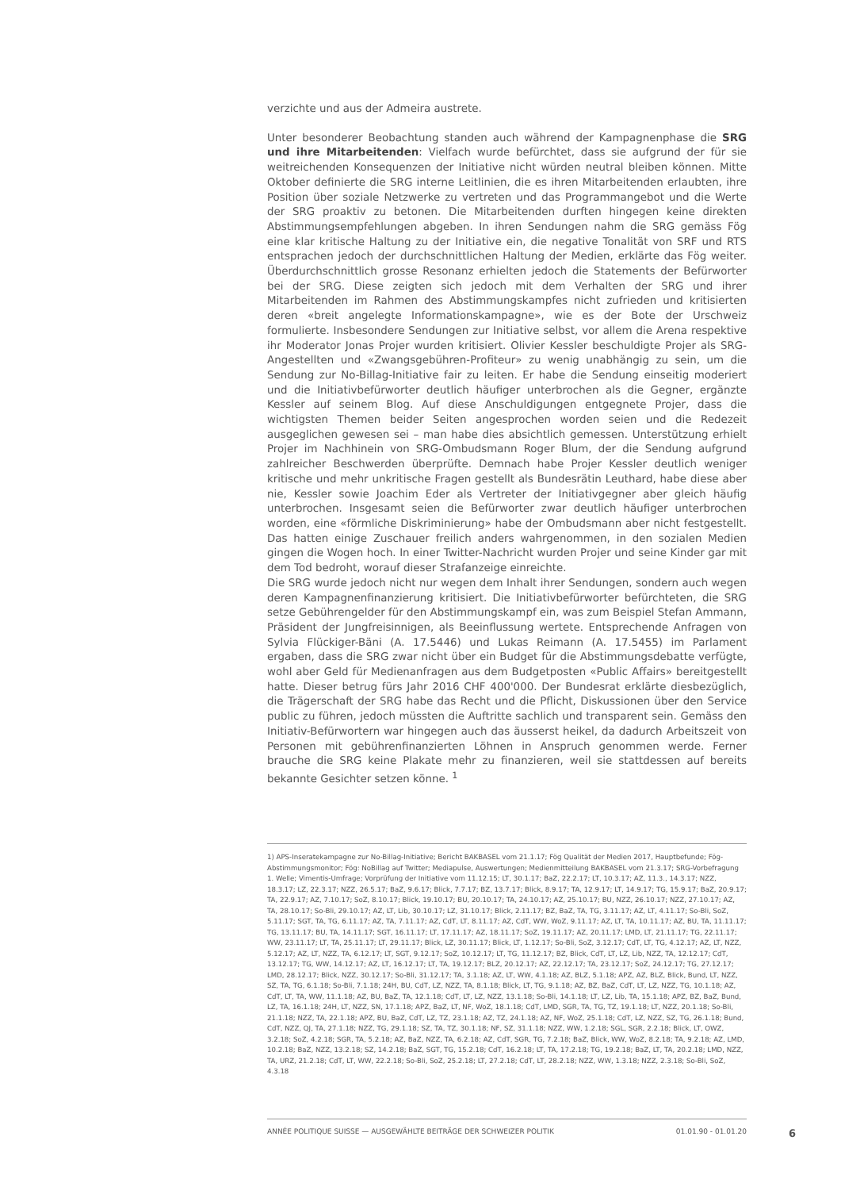verzichte und aus der Admeira austrete.
Unter besonderer Beobachtung standen auch während der Kampagnenphase die SRG und ihre Mitarbeitenden: Vielfach wurde befürchtet, dass sie aufgrund der für sie weitreichenden Konsequenzen der Initiative nicht würden neutral bleiben können. Mitte Oktober definierte die SRG interne Leitlinien, die es ihren Mitarbeitenden erlaubten, ihre Position über soziale Netzwerke zu vertreten und das Programmangebot und die Werte der SRG proaktiv zu betonen. Die Mitarbeitenden durften hingegen keine direkten Abstimmungsempfehlungen abgeben. In ihren Sendungen nahm die SRG gemäss Fög eine klar kritische Haltung zu der Initiative ein, die negative Tonalität von SRF und RTS entsprachen jedoch der durchschnittlichen Haltung der Medien, erklärte das Fög weiter. Überdurchschnittlich grosse Resonanz erhielten jedoch die Statements der Befürworter bei der SRG. Diese zeigten sich jedoch mit dem Verhalten der SRG und ihrer Mitarbeitenden im Rahmen des Abstimmungskampfes nicht zufrieden und kritisierten deren «breit angelegte Informationskampagne», wie es der Bote der Urschweiz formulierte. Insbesondere Sendungen zur Initiative selbst, vor allem die Arena respektive ihr Moderator Jonas Projer wurden kritisiert. Olivier Kessler beschuldigte Projer als SRG-Angestellten und «Zwangsgebühren-Profiteur» zu wenig unabhängig zu sein, um die Sendung zur No-Billag-Initiative fair zu leiten. Er habe die Sendung einseitig moderiert und die Initiativbefürworter deutlich häufiger unterbrochen als die Gegner, ergänzte Kessler auf seinem Blog. Auf diese Anschuldigungen entgegnete Projer, dass die wichtigsten Themen beider Seiten angesprochen worden seien und die Redezeit ausgeglichen gewesen sei – man habe dies absichtlich gemessen. Unterstützung erhielt Projer im Nachhinein von SRG-Ombudsmann Roger Blum, der die Sendung aufgrund zahlreicher Beschwerden überprüfte. Demnach habe Projer Kessler deutlich weniger kritische und mehr unkritische Fragen gestellt als Bundesrätin Leuthard, habe diese aber nie, Kessler sowie Joachim Eder als Vertreter der Initiativgegner aber gleich häufig unterbrochen. Insgesamt seien die Befürworter zwar deutlich häufiger unterbrochen worden, eine «förmliche Diskriminierung» habe der Ombudsmann aber nicht festgestellt. Das hatten einige Zuschauer freilich anders wahrgenommen, in den sozialen Medien gingen die Wogen hoch. In einer Twitter-Nachricht wurden Projer und seine Kinder gar mit dem Tod bedroht, worauf dieser Strafanzeige einreichte.
Die SRG wurde jedoch nicht nur wegen dem Inhalt ihrer Sendungen, sondern auch wegen deren Kampagnenfinanzierung kritisiert. Die Initiativbefürworter befürchteten, die SRG setze Gebührengelder für den Abstimmungskampf ein, was zum Beispiel Stefan Ammann, Präsident der Jungfreisinnigen, als Beeinflussung wertete. Entsprechende Anfragen von Sylvia Flückiger-Bäni (A. 17.5446) und Lukas Reimann (A. 17.5455) im Parlament ergaben, dass die SRG zwar nicht über ein Budget für die Abstimmungsdebatte verfügte, wohl aber Geld für Medienanfragen aus dem Budgetposten «Public Affairs» bereitgestellt hatte. Dieser betrug fürs Jahr 2016 CHF 400'000. Der Bundesrat erklärte diesbezüglich, die Trägerschaft der SRG habe das Recht und die Pflicht, Diskussionen über den Service public zu führen, jedoch müssten die Auftritte sachlich und transparent sein. Gemäss den Initiativ-Befürwortern war hingegen auch das äusserst heikel, da dadurch Arbeitszeit von Personen mit gebührenfinanzierten Löhnen in Anspruch genommen werde. Ferner brauche die SRG keine Plakate mehr zu finanzieren, weil sie stattdessen auf bereits bekannte Gesichter setzen könne. <sup>1</sup>
1) APS-Inseratekampagne zur No-Billag-Initiative; Bericht BAKBASEL vom 21.1.17; Fög Qualität der Medien 2017, Hauptbefunde; Fög-Abstimmungsmonitor; Fög: NoBillag auf Twitter; Mediapulse, Auswertungen; Medienmitteilung BAKBASEL vom 21.3.17; SRG-Vorbefragung 1. Welle; Vimentis-Umfrage; Vorprüfung der Initiative vom 11.12.15; LT, 30.1.17; BaZ, 22.2.17; LT, 10.3.17; AZ, 11.3., 14.3.17; NZZ, 18.3.17; LZ, 22.3.17; NZZ, 26.5.17; BaZ, 9.6.17; Blick, 7.7.17; BZ, 13.7.17; Blick, 8.9.17; TA, 12.9.17; LT, 14.9.17; TG, 15.9.17; BaZ, 20.9.17; TA, 22.9.17; AZ, 7.10.17; SoZ, 8.10.17; Blick, 19.10.17; BU, 20.10.17; TA, 24.10.17; AZ, 25.10.17; BU, NZZ, 26.10.17; NZZ, 27.10.17; AZ, TA, 28.10.17; So-Bli, 29.10.17; AZ, LT, Lib, 30.10.17; LZ, 31.10.17; Blick, 2.11.17; BZ, BaZ, TA, TG, 3.11.17; AZ, LT, 4.11.17; So-Bli, SoZ, 5.11.17; SGT, TA, TG, 6.11.17; AZ, TA, 7.11.17; AZ, CdT, LT, 8.11.17; AZ, CdT, WW, WoZ, 9.11.17; AZ, LT, TA, 10.11.17; AZ, BU, TA, 11.11.17; TG, 13.11.17; BU, TA, 14.11.17; SGT, 16.11.17; LT, 17.11.17; AZ, 18.11.17; SoZ, 19.11.17; AZ, 20.11.17; LMD, LT, 21.11.17; TG, 22.11.17; WW, 23.11.17; LT, TA, 25.11.17; LT, 29.11.17; Blick, LZ, 30.11.17; Blick, LT, 1.12.17; So-Bli, SoZ, 3.12.17; CdT, LT, TG, 4.12.17; AZ, LT, NZZ, 5.12.17; AZ, LT, NZZ, TA, 6.12.17; LT, SGT, 9.12.17; SoZ, 10.12.17; LT, TG, 11.12.17; BZ, Blick, CdT, LT, LZ, Lib, NZZ, TA, 12.12.17; CdT, 13.12.17; TG, WW, 14.12.17; AZ, LT, 16.12.17; LT, TA, 19.12.17; BLZ, 20.12.17; AZ, 22.12.17; TA, 23.12.17; SoZ, 24.12.17; TG, 27.12.17; LMD, 28.12.17; Blick, NZZ, 30.12.17; So-Bli, 31.12.17; TA, 3.1.18; AZ, LT, WW, 4.1.18; AZ, BLZ, 5.1.18; APZ, AZ, BLZ, Blick, Bund, LT, NZZ, SZ, TA, TG, 6.1.18; So-Bli, 7.1.18; 24H, BU, CdT, LZ, NZZ, TA, 8.1.18; Blick, LT, TG, 9.1.18; AZ, BZ, BaZ, CdT, LT, LZ, NZZ, TG, 10.1.18; AZ, CdT, LT, TA, WW, 11.1.18; AZ, BU, BaZ, TA, 12.1.18; CdT, LT, LZ, NZZ, 13.1.18; So-Bli, 14.1.18; LT, LZ, Lib, TA, 15.1.18; APZ, BZ, BaZ, Bund, LZ, TA, 16.1.18; 24H, LT, NZZ, SN, 17.1.18; APZ, BaZ, LT, NF, WoZ, 18.1.18; CdT, LMD, SGR, TA, TG, TZ, 19.1.18; LT, NZZ, 20.1.18; So-Bli, 21.1.18; NZZ, TA, 22.1.18; APZ, BU, BaZ, CdT, LZ, TZ, 23.1.18; AZ, TZ, 24.1.18; AZ, NF, WoZ, 25.1.18; CdT, LZ, NZZ, SZ, TG, 26.1.18; Bund, CdT, NZZ, QJ, TA, 27.1.18; NZZ, TG, 29.1.18; SZ, TA, TZ, 30.1.18; NF, SZ, 31.1.18; NZZ, WW, 1.2.18; SGL, SGR, 2.2.18; Blick, LT, OWZ, 3.2.18; SoZ, 4.2.18; SGR, TA, 5.2.18; AZ, BaZ, NZZ, TA, 6.2.18; AZ, CdT, SGR, TG, 7.2.18; BaZ, Blick, WW, WoZ, 8.2.18; TA, 9.2.18; AZ, LMD, 10.2.18; BaZ, NZZ, 13.2.18; SZ, 14.2.18; BaZ, SGT, TG, 15.2.18; CdT, 16.2.18; LT, TA, 17.2.18; TG, 19.2.18; BaZ, LT, TA, 20.2.18; LMD, NZZ, TA, URZ, 21.2.18; CdT, LT, WW, 22.2.18; So-Bli, SoZ, 25.2.18; LT, 27.2.18; CdT, LT, 28.2.18; NZZ, WW, 1.3.18; NZZ, 2.3.18; So-Bli, SoZ, 4.3.18
ANNÉE POLITIQUE SUISSE — AUSGEWÄHLTE BEITRÄGE DER SCHWEIZER POLITIK 01.01.90 - 01.01.20
6